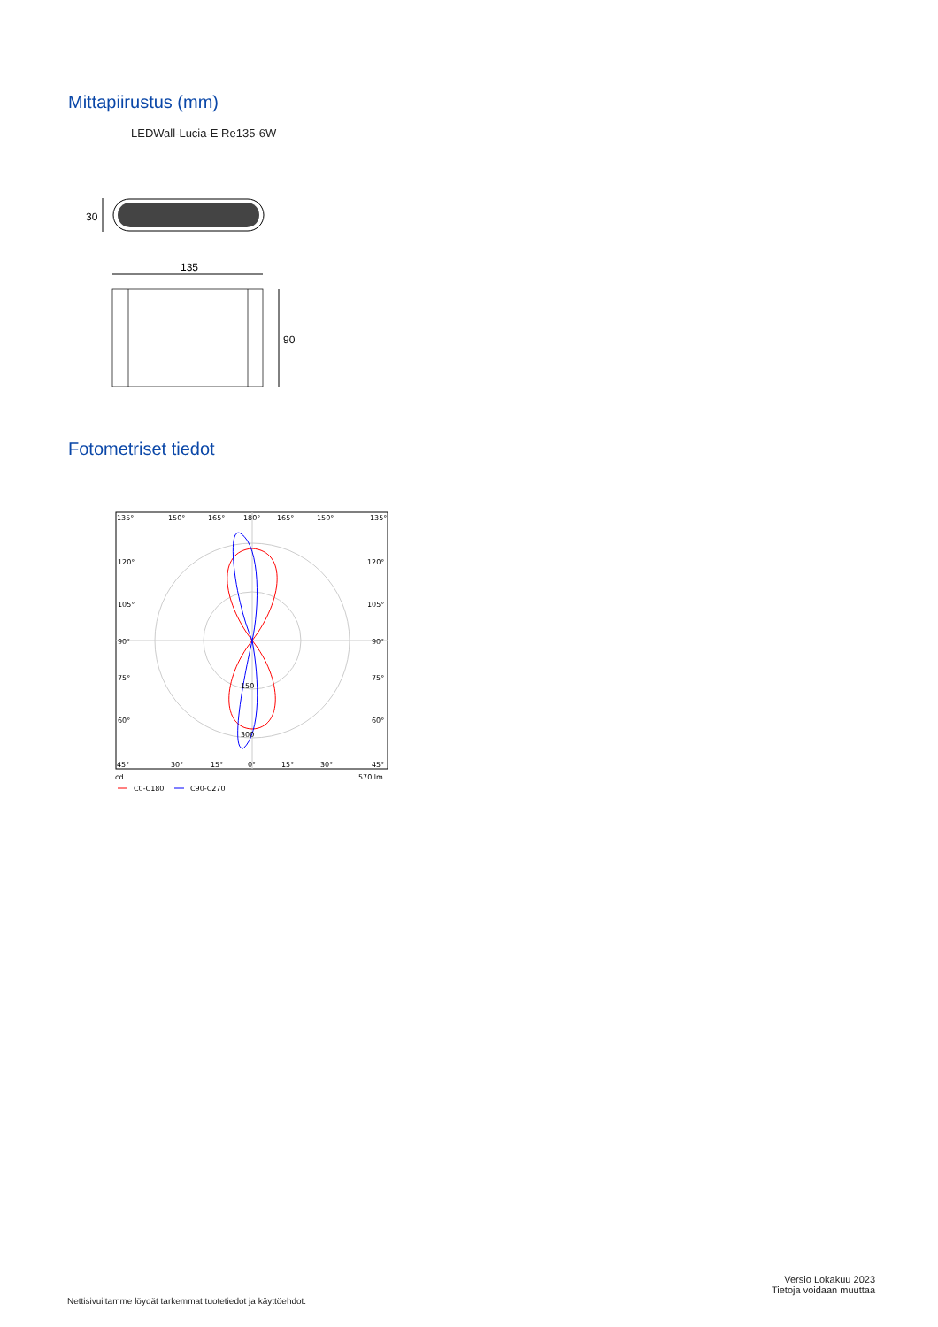Mittapiirustus (mm)
LEDWall-Lucia-E Re135-6W
30
135
90
Fotometriset tiedot
135°
150°
165°
180°
165°
150°
135°
120°
120°
105°
105°
90°
90°
75°
75°
60°
60°
150
300
45°
30°
15°
0°
15°
30°
45°
cd
570 lm
C0-C180
C90-C270
Nettisivuiltamme löydät tarkemmat tuotetiedot ja käyttöehdot.
Versio Lokakuu 2023
Tietoja voidaan muuttaa